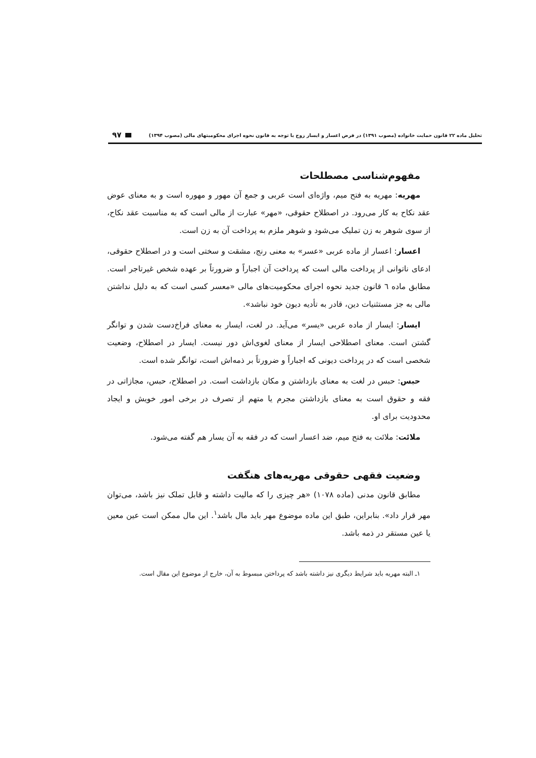تحلیل ماده ۲۲ قانون حمایت خانواده (مصوب ۱۳۹۱) در فرض اعسار و ایسار زوج با توجه به قانون نحوه اجرای محکومیتهای مالی (مصوب ۱۳۹۴) ۹۷
مفهوم‌شناسی مصطلحات
مهریه: مهریه به فتح میم، واژه‌ای است عربی و جمع آن مهور و مهوره است و به معنای عوض عقد نکاح به کار می‌رود. در اصطلاح حقوقی، «مهر» عبارت از مالی است که به مناسبت عقد نکاح، از سوی شوهر به زن تملیک می‌شود و شوهر ملزم به پرداخت آن به زن است.
اعسار: اعسار از ماده عربی «عسر» به معنی رنج، مشقت و سختی است و در اصطلاح حقوقی، ادعای ناتوانی از پرداخت مالی است که پرداخت آن اجباراً و ضرورتاً بر عهده شخص غیرتاجر است. مطابق ماده ٦ قانون جدید نحوه اجرای محکومیت‌های مالی «معسر کسی است که به دلیل نداشتن مالی به جز مستثنیات دین، قادر به تأدیه دیون خود نباشد».
ایسار: ایسار از ماده عربی «یسر» می‌آید. در لغت، ایسار به معنای فراخ‌دست شدن و توانگر گشتن است. معنای اصطلاحی ایسار از معنای لغوی‌اش دور نیست. ایسار در اصطلاح، وضعیت شخصی است که در پرداخت دیونی که اجباراً و ضرورتاً بر ذمه‌اش است، توانگر شده است.
حبس: حبس در لغت به معنای بازداشتن و مکان بازداشت است. در اصطلاح، حبس، مجازاتی در فقه و حقوق است به معنای بازداشتن مجرم یا متهم از تصرف در برخی امور خویش و ایجاد محدودیت برای او.
ملائت: ملائت به فتح میم، ضد اعسار است که در فقه به آن یسار هم گفته می‌شود.
وضعیت فقهی حقوقی مهریه‌های هنگفت
مطابق قانون مدنی (ماده ۱۰۷۸) «هر چیزی را که مالیت داشته و قابل تملک نیز باشد، می‌توان مهر قرار داد». بنابراین، طبق این ماده موضوع مهر باید مال باشد<sup>۱</sup>. این مال ممکن است عین معین یا عین مستقر در ذمه باشد.
۱ـ البته مهریه باید شرایط دیگری نیز داشته باشد که پرداختن مبسوط به آن، خارج از موضوع این مقال است.